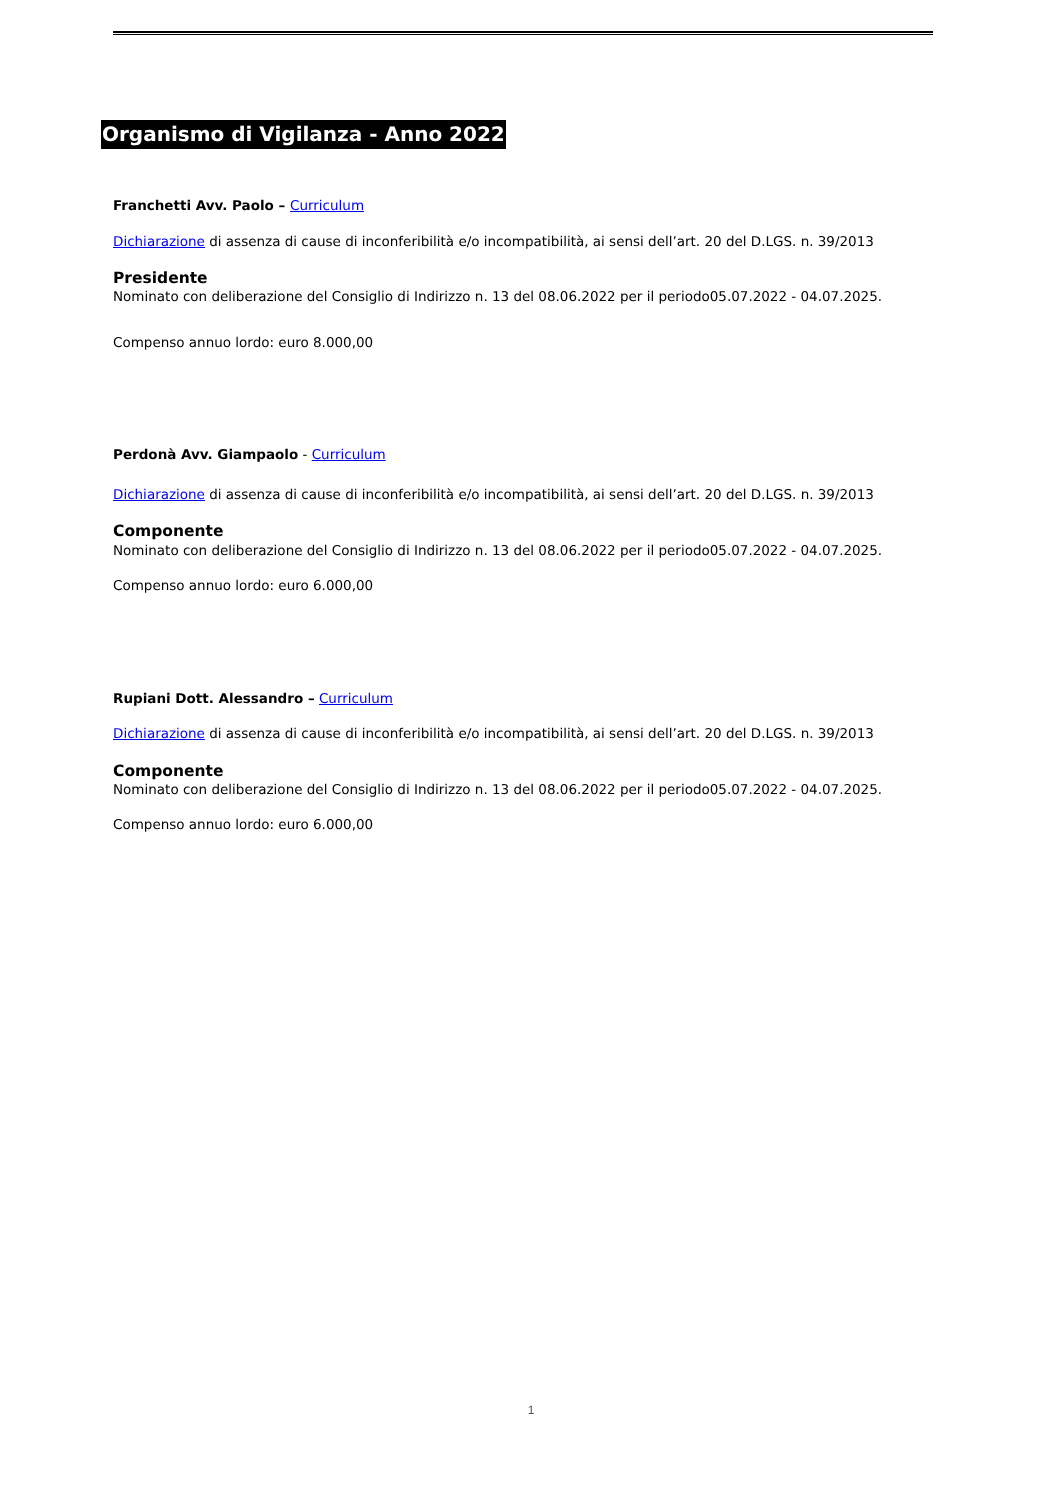Organismo di Vigilanza - Anno 2022
Franchetti Avv. Paolo – Curriculum
Dichiarazione di assenza di cause di inconferibilità e/o incompatibilità, ai sensi dell’art. 20 del D.LGS. n. 39/2013
Presidente
Nominato con deliberazione del Consiglio di Indirizzo n. 13 del 08.06.2022 per il periodo05.07.2022 - 04.07.2025.
Compenso annuo lordo: euro 8.000,00
Perdonà Avv. Giampaolo - Curriculum
Dichiarazione di assenza di cause di inconferibilità e/o incompatibilità, ai sensi dell’art. 20 del D.LGS. n. 39/2013
Componente
Nominato con deliberazione del Consiglio di Indirizzo n. 13 del 08.06.2022 per il periodo05.07.2022 - 04.07.2025.
Compenso annuo lordo: euro 6.000,00
Rupiani Dott. Alessandro – Curriculum
Dichiarazione di assenza di cause di inconferibilità e/o incompatibilità, ai sensi dell’art. 20 del D.LGS. n. 39/2013
Componente
Nominato con deliberazione del Consiglio di Indirizzo n. 13 del 08.06.2022 per il periodo05.07.2022 - 04.07.2025.
Compenso annuo lordo: euro 6.000,00
1